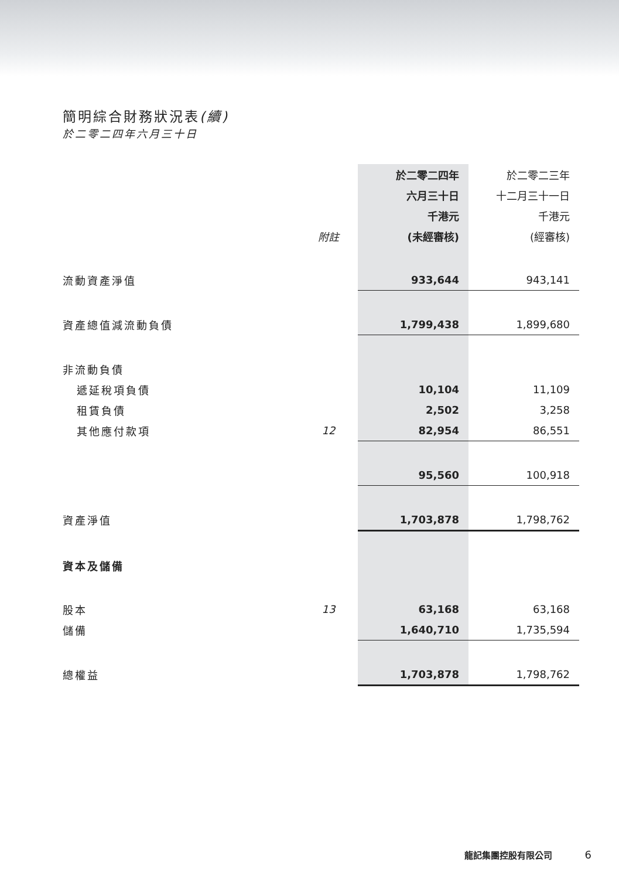簡明綜合財務狀況表(續)
於二零二四年六月三十日
| | | 於二零二四年 | 於二零二三年 |
| | | 六月三十日 | 十二月三十一日 |
| | | 千港元 | 千港元 |
| | 附註 | (未經審核) | (經審核) |
| 流動資產淨值 | | 933,644 | 943,141 |
| 資產總值減流動負債 | | 1,799,438 | 1,899,680 |
| 非流動負債 | | | |
| 遞延稅項負債 | | 10,104 | 11,109 |
| 租賃負債 | | 2,502 | 3,258 |
| 其他應付款項 | 12 | 82,954 | 86,551 |
| | | 95,560 | 100,918 |
| 資產淨值 | | 1,703,878 | 1,798,762 |
| 資本及儲備 | | | |
| 股本 | 13 | 63,168 | 63,168 |
| 儲備 | | 1,640,710 | 1,735,594 |
| 總權益 | | 1,703,878 | 1,798,762 |
龍記集團控股有限公司 6